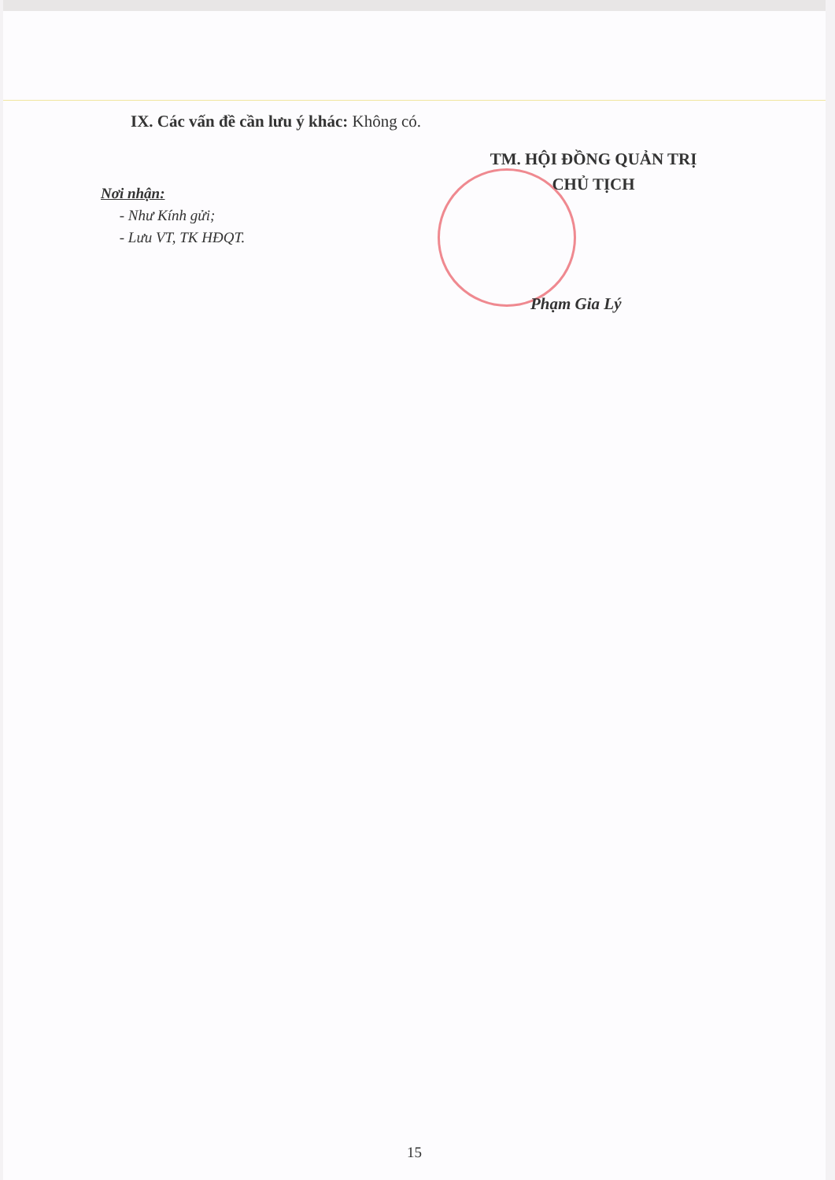IX. Các vấn đề cần lưu ý khác: Không có.
TM. HỘI ĐỒNG QUẢN TRỊ
CHỦ TỊCH
Nơi nhận:
- Như Kính gửi;
- Lưu VT, TK HĐQT.
Phạm Gia Lý
15